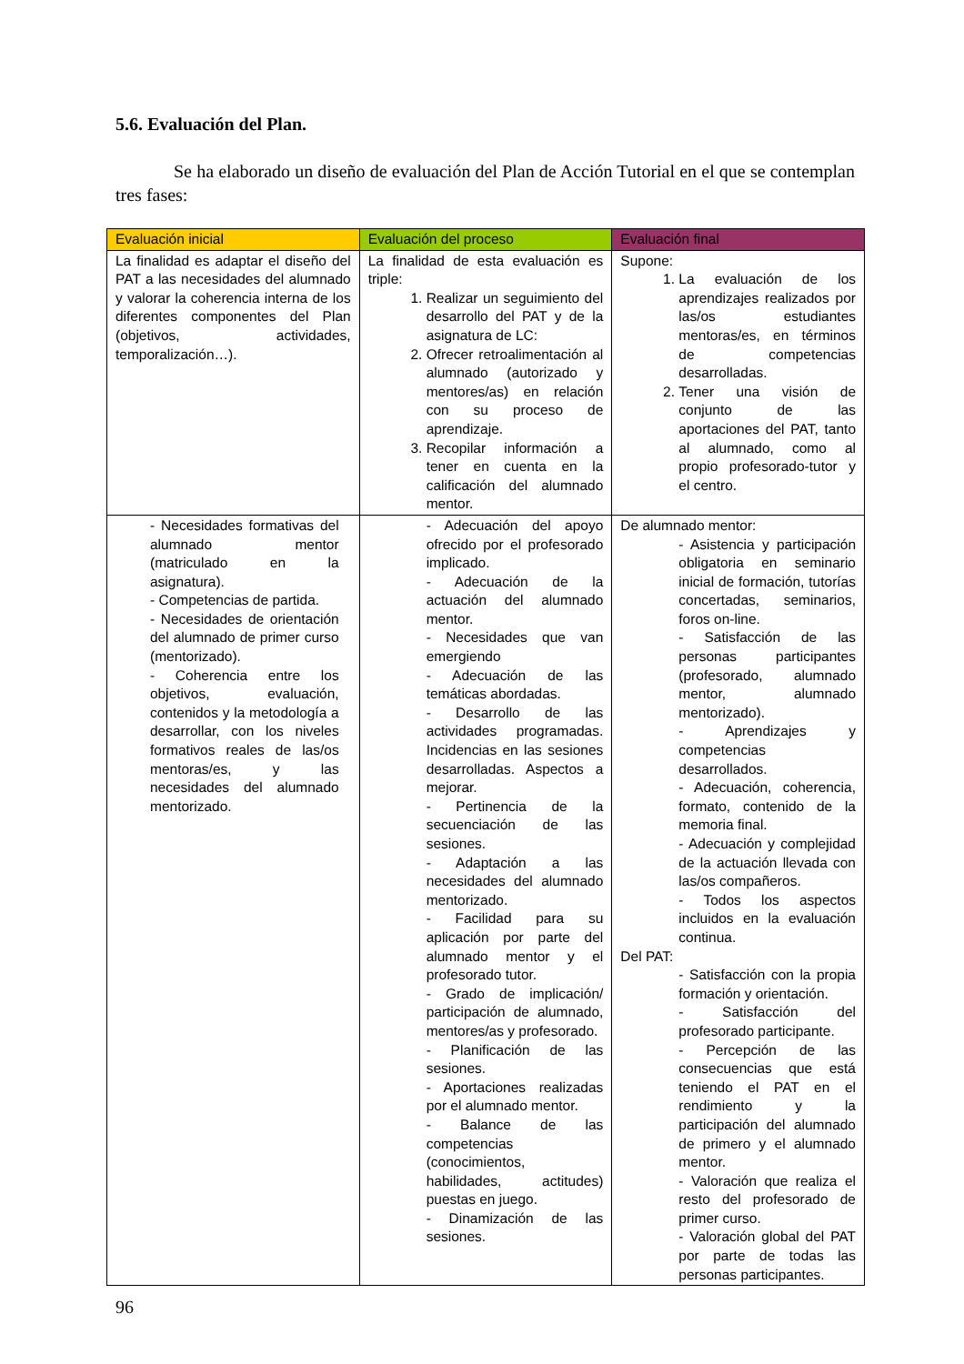5.6. Evaluación del Plan.
Se ha elaborado un diseño de evaluación del Plan de Acción Tutorial en el que se contemplan tres fases:
| Evaluación inicial | Evaluación del proceso | Evaluación final |
| --- | --- | --- |
| La finalidad es adaptar el diseño del PAT a las necesidades del alumnado y valorar la coherencia interna de los diferentes componentes del Plan (objetivos, actividades, temporalización…). | La finalidad de esta evaluación es triple: 1. Realizar un seguimiento del desarrollo del PAT y de la asignatura de LC: 2. Ofrecer retroalimentación al alumnado (autorizado y mentores/as) en relación con su proceso de aprendizaje. 3. Recopilar información a tener en cuenta en la calificación del alumnado mentor. | Supone: 1. La evaluación de los aprendizajes realizados por las/os estudiantes mentoras/es, en términos de competencias desarrolladas. 2. Tener una visión de conjunto de las aportaciones del PAT, tanto al alumnado, como al propio profesorado-tutor y el centro. |
| - Necesidades formativas del alumnado mentor (matriculado en la asignatura). - Competencias de partida. - Necesidades de orientación del alumnado de primer curso (mentorizado). - Coherencia entre los objetivos, evaluación, contenidos y la metodología a desarrollar, con los niveles formativos reales de las/os mentoras/es, y las necesidades del alumnado mentorizado. | - Adecuación del apoyo ofrecido por el profesorado implicado. - Adecuación de la actuación del alumnado mentor. - Necesidades que van emergiendo - Adecuación de las temáticas abordadas. - Desarrollo de las actividades programadas. Incidencias en las sesiones desarrolladas. Aspectos a mejorar. - Pertinencia de la secuenciación de las sesiones. - Adaptación a las necesidades del alumnado mentorizado. - Facilidad para su aplicación por parte del alumnado mentor y el profesorado tutor. - Grado de implicación/ participación de alumnado, mentores/as y profesorado. - Planificación de las sesiones. - Aportaciones realizadas por el alumnado mentor. - Balance de las competencias (conocimientos, habilidades, actitudes) puestas en juego. - Dinamización de las sesiones. | De alumnado mentor: - Asistencia y participación obligatoria en seminario inicial de formación, tutorías concertadas, seminarios, foros on-line. - Satisfacción de las personas participantes (profesorado, alumnado mentor, alumnado mentorizado). - Aprendizajes y competencias desarrollados. - Adecuación, coherencia, formato, contenido de la memoria final. - Adecuación y complejidad de la actuación llevada con las/os compañeros. - Todos los aspectos incluidos en la evaluación continua. Del PAT: - Satisfacción con la propia formación y orientación. - Satisfacción del profesorado participante. - Percepción de las consecuencias que está teniendo el PAT en el rendimiento y la participación del alumnado de primero y el alumnado mentor. - Valoración que realiza el resto del profesorado de primer curso. - Valoración global del PAT por parte de todas las personas participantes. |
96